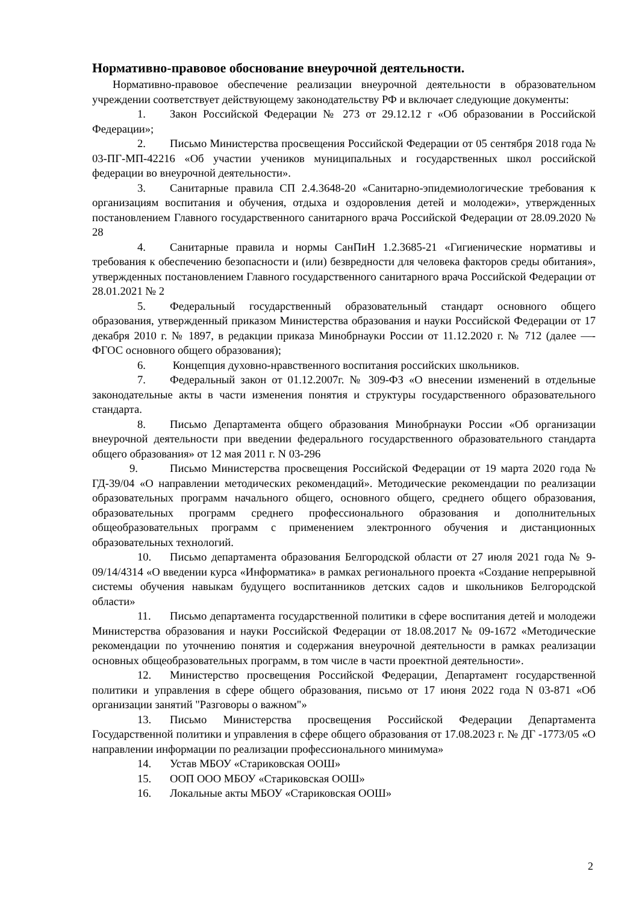Нормативно-правовое обоснование внеурочной деятельности.
Нормативно-правовое обеспечение реализации внеурочной деятельности в образовательном учреждении соответствует действующему законодательству РФ и включает следующие документы:
1. Закон Российской Федерации № 273 от 29.12.12 г «Об образовании в Российской Федерации»;
2. Письмо Министерства просвещения Российской Федерации от 05 сентября 2018 года № 03-ПГ-МП-42216 «Об участии учеников муниципальных и государственных школ российской федерации во внеурочной деятельности».
3. Санитарные правила СП 2.4.3648-20 «Санитарно-эпидемиологические требования к организациям воспитания и обучения, отдыха и оздоровления детей и молодежи», утвержденных постановлением Главного государственного санитарного врача Российской Федерации от 28.09.2020 № 28
4. Санитарные правила и нормы СанПиН 1.2.3685-21 «Гигиенические нормативы и требования к обеспечению безопасности и (или) безвредности для человека факторов среды обитания», утвержденных постановлением Главного государственного санитарного врача Российской Федерации от 28.01.2021 № 2
5. Федеральный государственный образовательный стандарт основного общего образования, утвержденный приказом Министерства образования и науки Российской Федерации от 17 декабря 2010 г. № 1897, в редакции приказа Минобрнауки России от 11.12.2020 г. № 712 (далее —- ФГОС основного общего образования);
6. Концепция духовно-нравственного воспитания российских школьников.
7. Федеральный закон от 01.12.2007г. № 309-ФЗ «О внесении изменений в отдельные законодательные акты в части изменения понятия и структуры государственного образовательного стандарта.
8. Письмо Департамента общего образования Минобрнауки России «Об организации внеурочной деятельности при введении федерального государственного образовательного стандарта общего образования» от 12 мая 2011 г. N 03-296
9. Письмо Министерства просвещения Российской Федерации от 19 марта 2020 года № ГД-39/04 «О направлении методических рекомендаций». Методические рекомендации по реализации образовательных программ начального общего, основного общего, среднего общего образования, образовательных программ среднего профессионального образования и дополнительных общеобразовательных программ с применением электронного обучения и дистанционных образовательных технологий.
10. Письмо департамента образования Белгородской области от 27 июля 2021 года № 9-09/14/4314 «О введении курса «Информатика» в рамках регионального проекта «Создание непрерывной системы обучения навыкам будущего воспитанников детских садов и школьников Белгородской области»
11. Письмо департамента государственной политики в сфере воспитания детей и молодежи Министерства образования и науки Российской Федерации от 18.08.2017 № 09-1672 «Методические рекомендации по уточнению понятия и содержания внеурочной деятельности в рамках реализации основных общеобразовательных программ, в том числе в части проектной деятельности».
12. Министерство просвещения Российской Федерации, Департамент государственной политики и управления в сфере общего образования, письмо от 17 июня 2022 года N 03-871 «Об организации занятий "Разговоры о важном"»
13. Письмо Министерства просвещения Российской Федерации Департамента Государственной политики и управления в сфере общего образования от 17.08.2023 г. № ДГ -1773/05 «О направлении информации по реализации профессионального минимума»
14. Устав МБОУ «Стариковская ООШ»
15. ООП ООО МБОУ «Стариковская ООШ»
16. Локальные акты МБОУ «Стариковская ООШ»
2